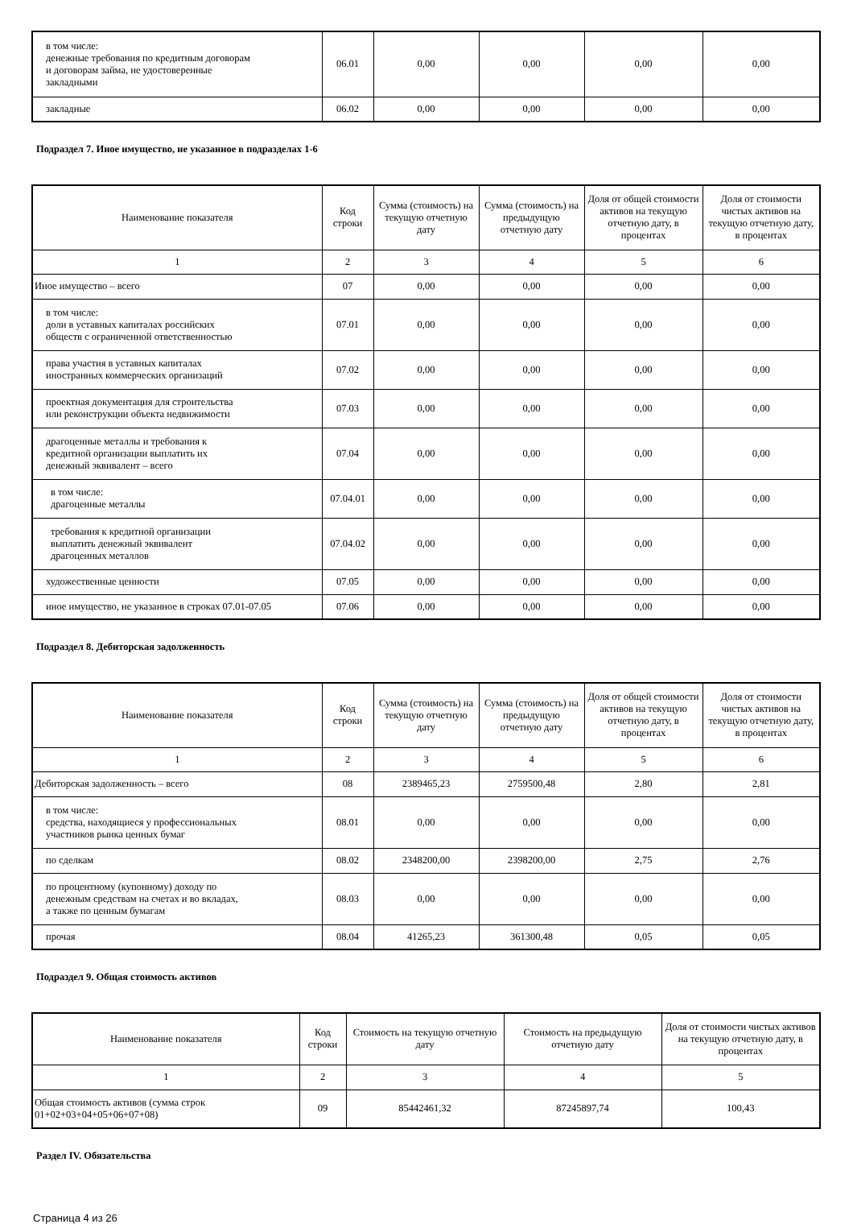| в том числе: денежные требования по кредитным договорам и договорам займа, не удостоверенные закладными | 06.01 | 0,00 | 0,00 | 0,00 | 0,00 |
| закладные | 06.02 | 0,00 | 0,00 | 0,00 | 0,00 |
Подраздел 7. Иное имущество, не указанное в подразделах 1-6
| Наименование показателя | Код строки | Сумма (стоимость) на текущую отчетную дату | Сумма (стоимость) на предыдущую отчетную дату | Доля от общей стоимости активов на текущую отчетную дату, в процентах | Доля от стоимости чистых активов на текущую отчетную дату, в процентах |
| --- | --- | --- | --- | --- | --- |
| 1 | 2 | 3 | 4 | 5 | 6 |
| Иное имущество – всего | 07 | 0,00 | 0,00 | 0,00 | 0,00 |
| в том числе: доли в уставных капиталах российских обществ с ограниченной ответственностью | 07.01 | 0,00 | 0,00 | 0,00 | 0,00 |
| права участия в уставных капиталах иностранных коммерческих организаций | 07.02 | 0,00 | 0,00 | 0,00 | 0,00 |
| проектная документация для строительства или реконструкции объекта недвижимости | 07.03 | 0,00 | 0,00 | 0,00 | 0,00 |
| драгоценные металлы и требования к кредитной организации выплатить их денежный эквивалент – всего | 07.04 | 0,00 | 0,00 | 0,00 | 0,00 |
| в том числе: драгоценные металлы | 07.04.01 | 0,00 | 0,00 | 0,00 | 0,00 |
| требования к кредитной организации выплатить денежный эквивалент драгоценных металлов | 07.04.02 | 0,00 | 0,00 | 0,00 | 0,00 |
| художественные ценности | 07.05 | 0,00 | 0,00 | 0,00 | 0,00 |
| иное имущество, не указанное в строках 07.01-07.05 | 07.06 | 0,00 | 0,00 | 0,00 | 0,00 |
Подраздел 8. Дебиторская задолженность
| Наименование показателя | Код строки | Сумма (стоимость) на текущую отчетную дату | Сумма (стоимость) на предыдущую отчетную дату | Доля от общей стоимости активов на текущую отчетную дату, в процентах | Доля от стоимости чистых активов на текущую отчетную дату, в процентах |
| --- | --- | --- | --- | --- | --- |
| 1 | 2 | 3 | 4 | 5 | 6 |
| Дебиторская задолженность – всего | 08 | 2389465,23 | 2759500,48 | 2,80 | 2,81 |
| в том числе: средства, находящиеся у профессиональных участников рынка ценных бумаг | 08.01 | 0,00 | 0,00 | 0,00 | 0,00 |
| по сделкам | 08.02 | 2348200,00 | 2398200,00 | 2,75 | 2,76 |
| по процентному (купонному) доходу по денежным средствам на счетах и во вкладах, а также по ценным бумагам | 08.03 | 0,00 | 0,00 | 0,00 | 0,00 |
| прочая | 08.04 | 41265,23 | 361300,48 | 0,05 | 0,05 |
Подраздел 9. Общая стоимость активов
| Наименование показателя | Код строки | Стоимость на текущую отчетную дату | Стоимость на предыдущую отчетную дату | Доля от стоимости чистых активов на текущую отчетную дату, в процентах |
| --- | --- | --- | --- | --- |
| 1 | 2 | 3 | 4 | 5 |
| Общая стоимость активов (сумма строк 01+02+03+04+05+06+07+08) | 09 | 85442461,32 | 87245897,74 | 100,43 |
Раздел IV. Обязательства
Страница 4 из 26